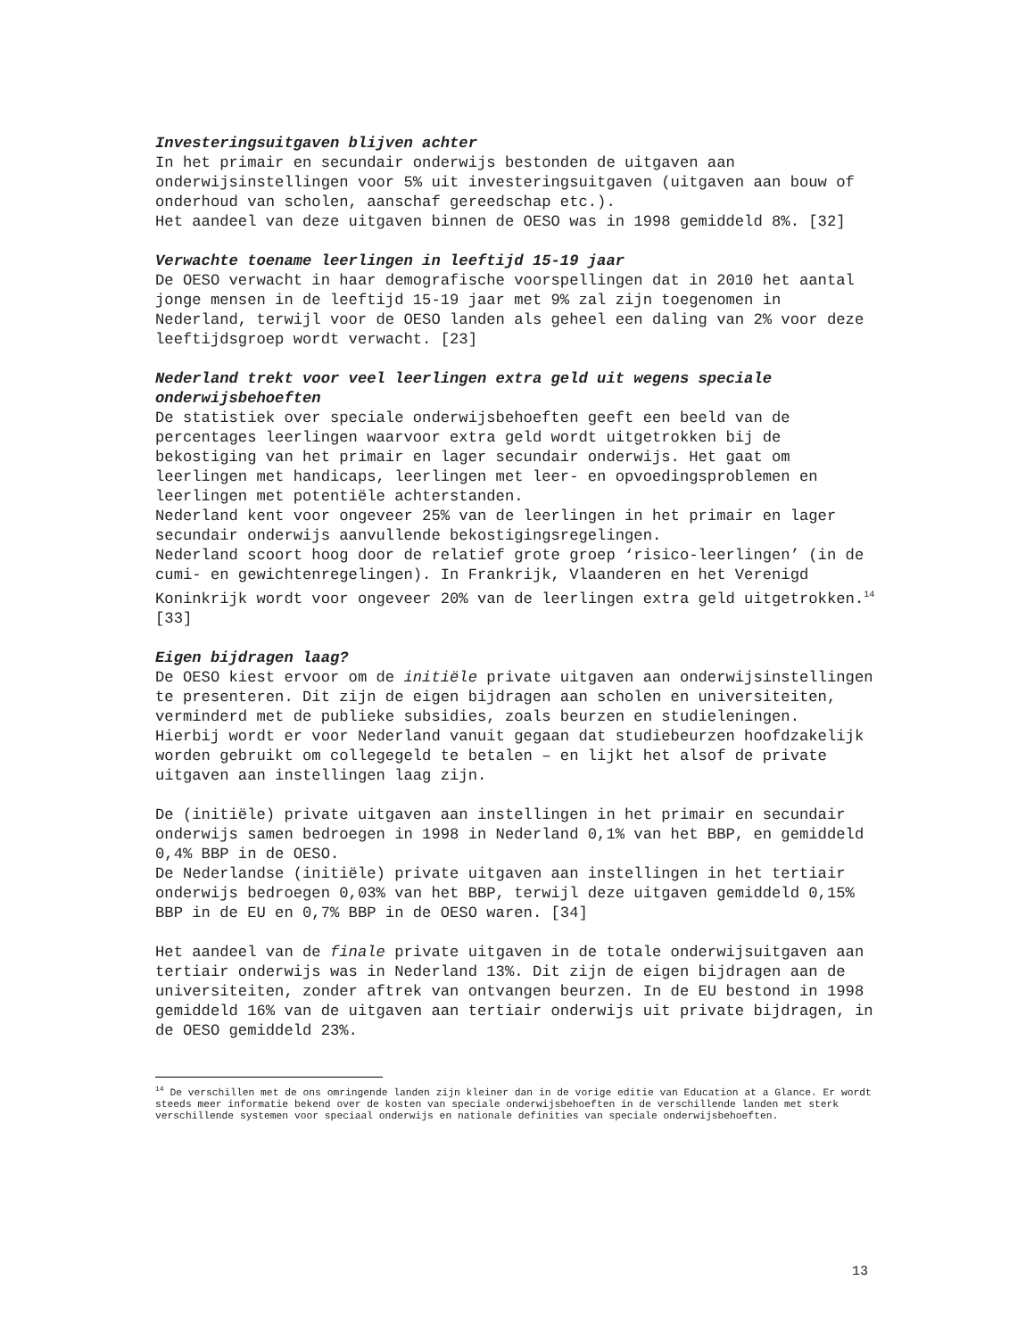Investeringsuitgaven blijven achter
In het primair en secundair onderwijs bestonden de uitgaven aan onderwijsinstellingen voor 5% uit investeringsuitgaven (uitgaven aan bouw of onderhoud van scholen, aanschaf gereedschap etc.).
Het aandeel van deze uitgaven binnen de OESO was in 1998 gemiddeld 8%. [32]
Verwachte toename leerlingen in leeftijd 15-19 jaar
De OESO verwacht in haar demografische voorspellingen dat in 2010 het aantal jonge mensen in de leeftijd 15-19 jaar met 9% zal zijn toegenomen in Nederland, terwijl voor de OESO landen als geheel een daling van 2% voor deze leeftijdsgroep wordt verwacht. [23]
Nederland trekt voor veel leerlingen extra geld uit wegens speciale onderwijsbehoeften
De statistiek over speciale onderwijsbehoeften geeft een beeld van de percentages leerlingen waarvoor extra geld wordt uitgetrokken bij de bekostiging van het primair en lager secundair onderwijs. Het gaat om leerlingen met handicaps, leerlingen met leer- en opvoedingsproblemen en leerlingen met potentiële achterstanden.
Nederland kent voor ongeveer 25% van de leerlingen in het primair en lager secundair onderwijs aanvullende bekostigingsregelingen.
Nederland scoort hoog door de relatief grote groep ‘risico-leerlingen’ (in de cumi- en gewichtenregelingen). In Frankrijk, Vlaanderen en het Verenigd Koninkrijk wordt voor ongeveer 20% van de leerlingen extra geld uitgetrokken.<sup>14</sup> [33]
Eigen bijdragen laag?
De OESO kiest ervoor om de initiële private uitgaven aan onderwijsinstellingen te presenteren. Dit zijn de eigen bijdragen aan scholen en universiteiten, verminderd met de publieke subsidies, zoals beurzen en studieleningen.
Hierbij wordt er voor Nederland vanuit gegaan dat studiebeurzen hoofdzakelijk worden gebruikt om collegegeld te betalen – en lijkt het alsof de private uitgaven aan instellingen laag zijn.
De (initiële) private uitgaven aan instellingen in het primair en secundair onderwijs samen bedroegen in 1998 in Nederland 0,1% van het BBP, en gemiddeld 0,4% BBP in de OESO.
De Nederlandse (initiële) private uitgaven aan instellingen in het tertiair onderwijs bedroegen 0,03% van het BBP, terwijl deze uitgaven gemiddeld 0,15% BBP in de EU en 0,7% BBP in de OESO waren. [34]
Het aandeel van de finale private uitgaven in de totale onderwijsuitgaven aan tertiair onderwijs was in Nederland 13%. Dit zijn de eigen bijdragen aan de universiteiten, zonder aftrek van ontvangen beurzen. In de EU bestond in 1998 gemiddeld 16% van de uitgaven aan tertiair onderwijs uit private bijdragen, in de OESO gemiddeld 23%.
<sup>14</sup> De verschillen met de ons omringende landen zijn kleiner dan in de vorige editie van Education at a Glance. Er wordt steeds meer informatie bekend over de kosten van speciale onderwijsbehoeften in de verschillende landen met sterk verschillende systemen voor speciaal onderwijs en nationale definities van speciale onderwijsbehoeften.
13